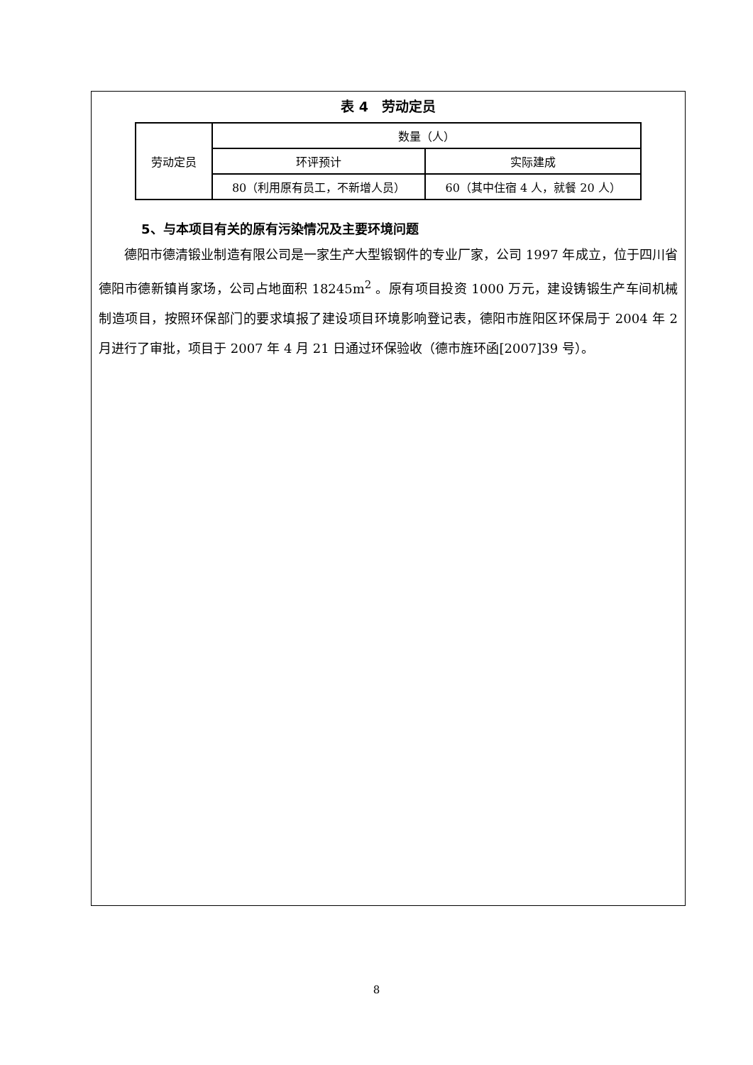表 4　劳动定员
| 劳动定员 | 数量（人） | |
| | 环评预计 | 实际建成 |
| | 80（利用原有员工，不新增人员） | 60（其中住宿 4 人，就餐 20 人） |
5、与本项目有关的原有污染情况及主要环境问题
德阳市德清锻业制造有限公司是一家生产大型锻钢件的专业厂家，公司 1997 年成立，位于四川省德阳市德新镇肖家场，公司占地面积 18245m<sup>2</sup> 。原有项目投资 1000 万元，建设铸锻生产车间机械制造项目，按照环保部门的要求填报了建设项目环境影响登记表，德阳市旌阳区环保局于 2004 年 2 月进行了审批，项目于 2007 年 4 月 21 日通过环保验收（德市旌环函[2007]39 号）。
8